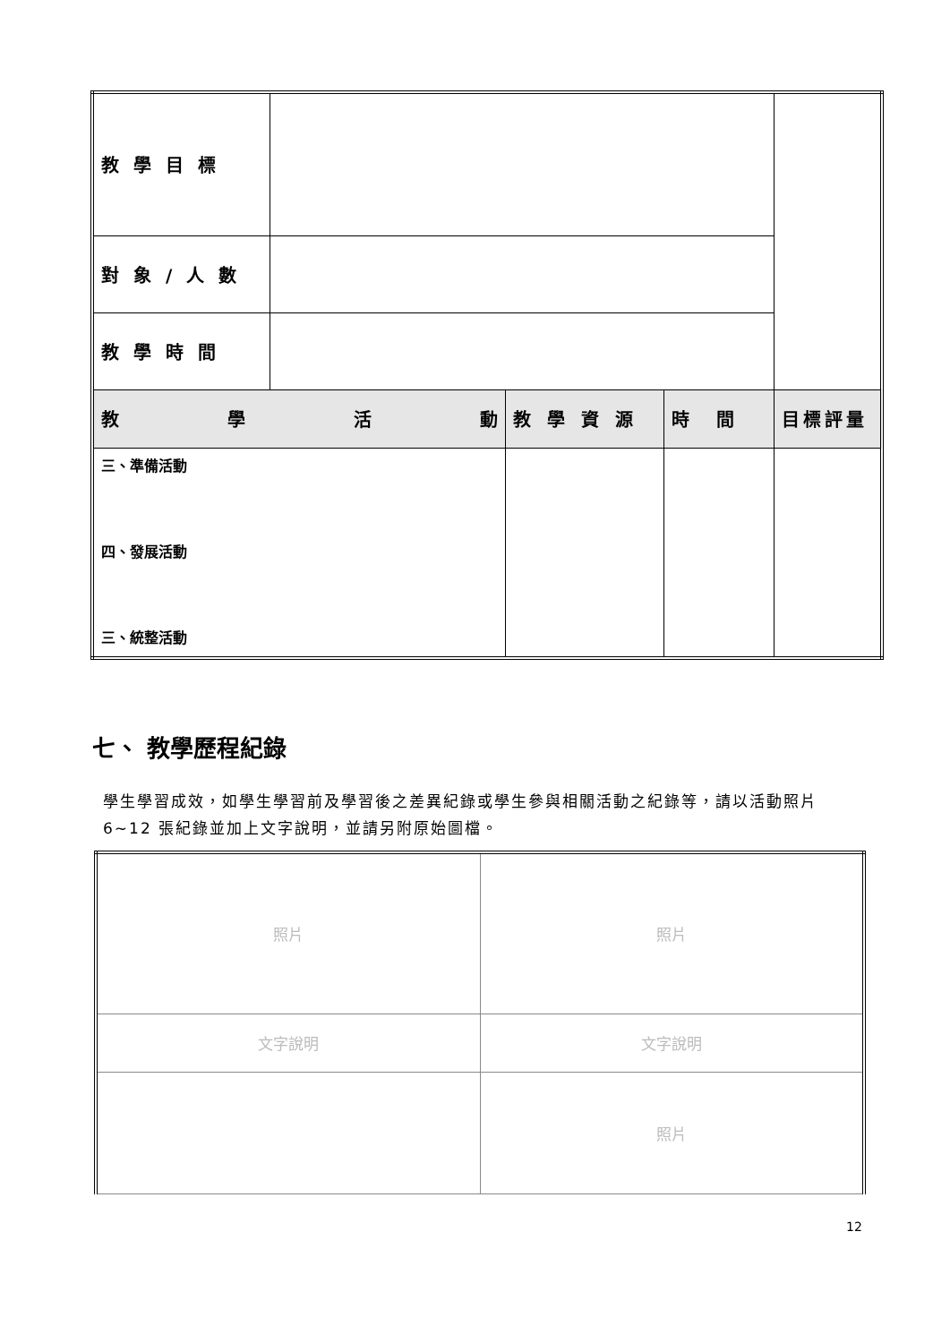| 教學目標 | | | | |
| 對象/人數 | | | | |
| 教學時間 | | | | |
| 教 學 活 動 | | 教學資源 | 時間 | 目標評量 |
| 三、準備活動 四、發展活動 三、統整活動 | | | | |
七、 教學歷程紀錄
學生學習成效，如學生學習前及學習後之差異紀錄或學生參與相關活動之紀錄等，請以活動照片 6~12 張紀錄並加上文字說明，並請另附原始圖檔。
| 照片 | 照片 |
| 文字說明 | 文字說明 |
| | 照片 |
12